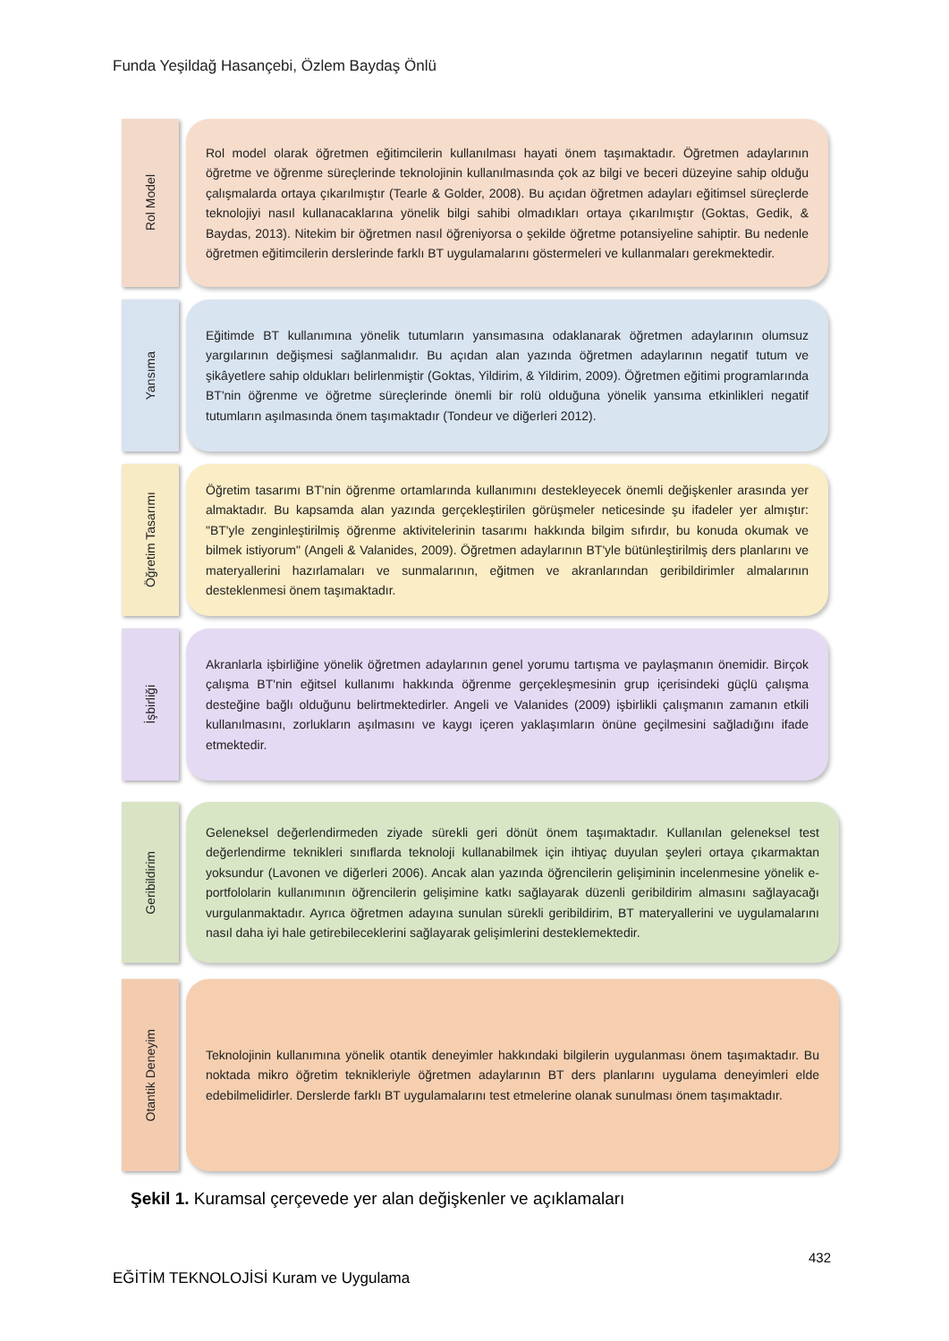Funda Yeşildağ Hasançebi, Özlem Baydaş Önlü
Rol Model
Rol model olarak öğretmen eğitimcilerin kullanılması hayati önem taşımaktadır. Öğretmen adaylarının öğretme ve öğrenme süreçlerinde teknolojinin kullanılmasında çok az bilgi ve beceri düzeyine sahip olduğu çalışmalarda ortaya çıkarılmıştır (Tearle & Golder, 2008). Bu açıdan öğretmen adayları eğitimsel süreçlerde teknolojiyi nasıl kullanacaklarına yönelik bilgi sahibi olmadıkları ortaya çıkarılmıştır (Goktas, Gedik, & Baydas, 2013). Nitekim bir öğretmen nasıl öğreniyorsa o şekilde öğretme potansiyeline sahiptir. Bu nedenle öğretmen eğitimcilerin derslerinde farklı BT uygulamalarını göstermeleri ve kullanmaları gerekmektedir.
Yansıma
Eğitimde BT kullanımına yönelik tutumların yansımasına odaklanarak öğretmen adaylarının olumsuz yargılarının değişmesi sağlanmalıdır. Bu açıdan alan yazında öğretmen adaylarının negatif tutum ve şikâyetlere sahip oldukları belirlenmiştir (Goktas, Yildirim, & Yildirim, 2009). Öğretmen eğitimi programlarında BT'nin öğrenme ve öğretme süreçlerinde önemli bir rolü olduğuna yönelik yansıma etkinlikleri negatif tutumların aşılmasında önem taşımaktadır (Tondeur ve diğerleri 2012).
Öğretim Tasarımı
Öğretim tasarımı BT'nin öğrenme ortamlarında kullanımını destekleyecek önemli değişkenler arasında yer almaktadır. Bu kapsamda alan yazında gerçekleştirilen görüşmeler neticesinde şu ifadeler yer almıştır: "BT'yle zenginleştirilmiş öğrenme aktivitelerinin tasarımı hakkında bilgim sıfırdır, bu konuda okumak ve bilmek istiyorum" (Angeli & Valanides, 2009). Öğretmen adaylarının BT'yle bütünleştirilmiş ders planlarını ve materyallerini hazırlamaları ve sunmalarının, eğitmen ve akranlarından geribildirimler almalarının desteklenmesi önem taşımaktadır.
İşbirliği
Akranlarla işbirliğine yönelik öğretmen adaylarının genel yorumu tartışma ve paylaşmanın önemidir. Birçok çalışma BT'nin eğitsel kullanımı hakkında öğrenme gerçekleşmesinin grup içerisindeki güçlü çalışma desteğine bağlı olduğunu belirtmektedirler. Angeli ve Valanides (2009) işbirlikli çalışmanın zamanın etkili kullanılmasını, zorlukların aşılmasını ve kaygı içeren yaklaşımların önüne geçilmesini sağladığını ifade etmektedir.
Geribildirim
Geleneksel değerlendirmeden ziyade sürekli geri dönüt önem taşımaktadır. Kullanılan geleneksel test değerlendirme teknikleri sınıflarda teknoloji kullanabilmek için ihtiyaç duyulan şeyleri ortaya çıkarmaktan yoksundur (Lavonen ve diğerleri 2006). Ancak alan yazında öğrencilerin gelişiminin incelenmesine yönelik e-portfololarin kullanımının öğrencilerin gelişimine katkı sağlayarak düzenli geribildirim almasını sağlayacağı vurgulanmaktadır. Ayrıca öğretmen adayına sunulan sürekli geribildirim, BT materyallerini ve uygulamalarını nasıl daha iyi hale getirebileceklerini sağlayarak gelişimlerini desteklemektedir.
Otantik Deneyim
Teknolojinin kullanımına yönelik otantik deneyimler hakkındaki bilgilerin uygulanması önem taşımaktadır. Bu noktada mikro öğretim teknikleriyle öğretmen adaylarının BT ders planlarını uygulama deneyimleri elde edebilmelidirler. Derslerde farklı BT uygulamalarını test etmelerine olanak sunulması önem taşımaktadır.
Şekil 1. Kuramsal çerçevede yer alan değişkenler ve açıklamaları
432
EĞİTİM TEKNOLOJİSİ Kuram ve Uygulama